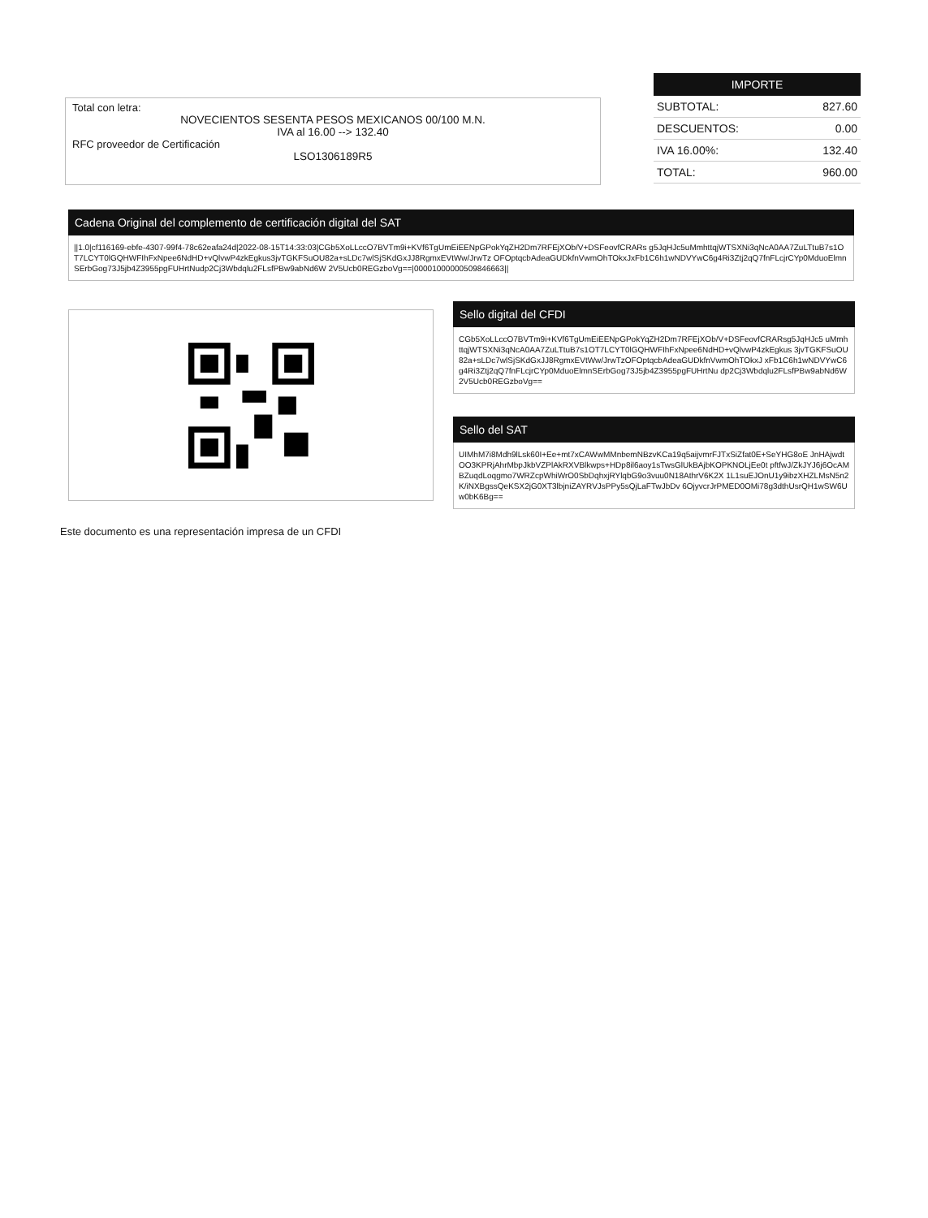Total con letra:
NOVECIENTOS SESENTA PESOS MEXICANOS 00/100 M.N.
IVA al 16.00 --> 132.40
RFC proveedor de Certificación
LSO1306189R5
| IMPORTE | |
| --- | --- |
| SUBTOTAL: | 827.60 |
| DESCUENTOS: | 0.00 |
| IVA 16.00%: | 132.40 |
| TOTAL: | 960.00 |
Cadena Original del complemento de certificación digital del SAT
||1.0|cf116169-ebfe-4307-99f4-78c62eafa24d|2022-08-15T14:33:03|CGb5XoLLccO7BVTm9i+KVf6TgUmEiEENpGPokYqZH2Dm7RFEjXOb/V+DSFeovfCRARs g5JqHJc5uMmhttqjWTSXNi3qNcA0AA7ZuLTtuB7s1OT7LCYT0lGQHWFIhFxNpee6NdHD+vQlvwP4zkEgkus3jvTGKFSuOU82a+sLDc7wlSjSKdGxJJ8RgmxEVtWw/JrwTz OFOptqcbAdeaGUDkfnVwmOhTOkxJxFb1C6h1wNDVYwC6g4Ri3Ztj2qQ7fnFLcjrCYp0MduoElmnSErbGog73J5jb4Z3955pgFUHrtNudp2Cj3Wbdqlu2FLsfPBw9abNd6W 2V5Ucb0REGzboVg==|00001000000509846663||
Sello digital del CFDI
CGb5XoLLccO7BVTm9i+KVf6TgUmEiEENpGPokYqZH2Dm7RFEjXOb/V+DSFeovfCRARsg5JqHJc5 uMmhttqjWTSXNi3qNcA0AA7ZuLTtuB7s1OT7LCYT0lGQHWFIhFxNpee6NdHD+vQlvwP4zkEgkus 3jvTGKFSuOU82a+sLDc7wlSjSKdGxJJ8RgmxEVtWw/JrwTzOFOptqcbAdeaGUDkfnVwmOhTOkxJ xFb1C6h1wNDVYwC6g4Ri3Ztj2qQ7fnFLcjrCYp0MduoElmnSErbGog73J5jb4Z3955pgFUHrtNu dp2Cj3Wbdqlu2FLsfPBw9abNd6W2V5Ucb0REGzboVg==
Sello del SAT
UIMhM7i8Mdh9lLsk60I+Ee+mt7xCAWwMMnbemNBzvKCa19q5aijvmrFJTxSiZfat0E+SeYHG8oE JnHAjwdtOO3KPRjAhrMbpJkbVZPlAkRXVBlkwps+HDp8il6aoy1sTwsGlUkBAjbKOPKNOLjEe0t pftfwJ/ZkJYJ6j6OcAMBZuqdLoqgmo7WRZcpWhiWrO0SbDqhxjRYlqbG9o3vuu0N18AthrV6K2X 1L1suEJOnU1y9ibzXHZLMsN5n2K/iNXBgssQeKSX2jG0XT3lbjniZAYRVJsPPy5sQjLaFTwJbDv 6OjyvcrJrPMED0OMi78g3dthUsrQH1wSW6Uw0bK6Bg==
Este documento es una representación impresa de un CFDI